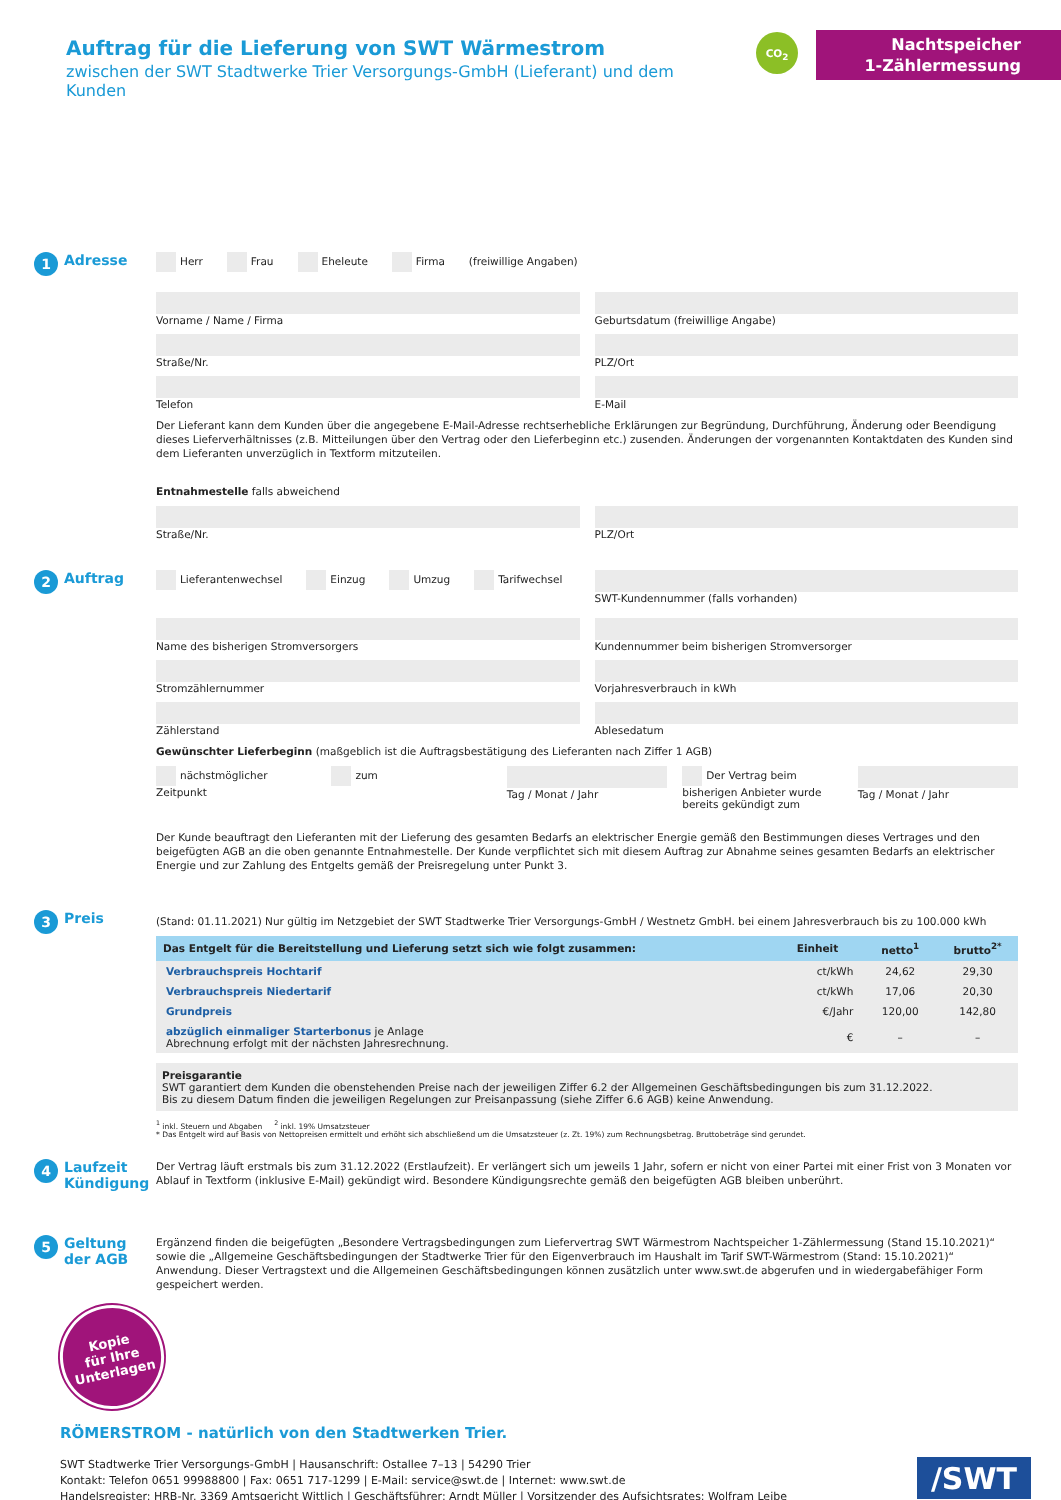Auftrag für die Lieferung von SWT Wärmestrom
zwischen der SWT Stadtwerke Trier Versorgungs-GmbH (Lieferant) und dem Kunden
CO<sub>2</sub>
Nachtspeicher
1-Zählermessung
1 Adresse
Herr Frau Eheleute Firma (freiwillige Angaben)
Vorname / Name / Firma Geburtsdatum (freiwillige Angabe)
Straße/Nr. PLZ/Ort
Telefon E-Mail
Der Lieferant kann dem Kunden über die angegebene E-Mail-Adresse rechtserhebliche Erklärungen zur Begründung, Durchführung, Änderung oder Beendigung dieses Lieferverhältnisses (z.B. Mitteilungen über den Vertrag oder den Lieferbeginn etc.) zusenden. Änderungen der vorgenannten Kontaktdaten des Kunden sind dem Lieferanten unverzüglich in Textform mitzuteilen.
Entnahmestelle falls abweichend
Straße/Nr. PLZ/Ort
2 Auftrag
Lieferantenwechsel Einzug Umzug Tarifwechsel
SWT-Kundennummer (falls vorhanden)
Name des bisherigen Stromversorgers
Kundennummer beim bisherigen Stromversorger
Stromzählernummer Vorjahresverbrauch in kWh
Zählerstand Ablesedatum
Gewünschter Lieferbeginn (maßgeblich ist die Auftragsbestätigung des Lieferanten nach Ziffer 1 AGB)
nächstmöglicher Zeitpunkt zum Tag / Monat / Jahr Der Vertrag beim bisherigen Anbieter wurde bereits gekündigt zum
Tag / Monat / Jahr
Der Kunde beauftragt den Lieferanten mit der Lieferung des gesamten Bedarfs an elektrischer Energie gemäß den Bestimmungen dieses Vertrages und den beigefügten AGB an die oben genannte Entnahmestelle. Der Kunde verpflichtet sich mit diesem Auftrag zur Abnahme seines gesamten Bedarfs an elektrischer Energie und zur Zahlung des Entgelts gemäß der Preisregelung unter Punkt 3.
3 Preis
(Stand: 01.11.2021) Nur gültig im Netzgebiet der SWT Stadtwerke Trier Versorgungs-GmbH / Westnetz GmbH. bei einem Jahresverbrauch bis zu 100.000 kWh
| Das Entgelt für die Bereitstellung und Lieferung setzt sich wie folgt zusammen: | Einheit | netto<sup>1</sup> | brutto<sup>2*</sup> |
| --- | --- | --- | --- |
| Verbrauchspreis Hochtarif | ct/kWh | 24,62 | 29,30 |
| Verbrauchspreis Niedertarif | ct/kWh | 17,06 | 20,30 |
| Grundpreis | €/Jahr | 120,00 | 142,80 |
| abzüglich einmaliger Starterbonus je Anlage Abrechnung erfolgt mit der nächsten Jahresrechnung. | € | – | – |
Preisgarantie
SWT garantiert dem Kunden die obenstehenden Preise nach der jeweiligen Ziffer 6.2 der Allgemeinen Geschäftsbedingungen bis zum 31.12.2022.
Bis zu diesem Datum finden die jeweiligen Regelungen zur Preisanpassung (siehe Ziffer 6.6 AGB) keine Anwendung.
<sup>1</sup> inkl. Steuern und Abgaben <sup>2</sup> inkl. 19% Umsatzsteuer
* Das Entgelt wird auf Basis von Nettopreisen ermittelt und erhöht sich abschließend um die Umsatzsteuer (z. Zt. 19%) zum Rechnungsbetrag. Bruttobeträge sind gerundet.
4 Laufzeit
Kündigung
Der Vertrag läuft erstmals bis zum 31.12.2022 (Erstlaufzeit). Er verlängert sich um jeweils 1 Jahr, sofern er nicht von einer Partei mit einer Frist von 3 Monaten vor Ablauf in Textform (inklusive E-Mail) gekündigt wird. Besondere Kündigungsrechte gemäß den beigefügten AGB bleiben unberührt.
5 Geltung der AGB
Ergänzend finden die beigefügten „Besondere Vertragsbedingungen zum Liefervertrag SWT Wärmestrom Nachtspeicher 1-Zählermessung (Stand 15.10.2021)“ sowie die „Allgemeine Geschäftsbedingungen der Stadtwerke Trier für den Eigenverbrauch im Haushalt im Tarif SWT-Wärmestrom (Stand: 15.10.2021)“ Anwendung. Dieser Vertragstext und die Allgemeinen Geschäftsbedingungen können zusätzlich unter www.swt.de abgerufen und in wiedergabefähiger Form gespeichert werden.
Kopie
für Ihre
Unterlagen
RÖMERSTROM - natürlich von den Stadtwerken Trier.
SWT Stadtwerke Trier Versorgungs-GmbH | Hausanschrift: Ostallee 7–13 | 54290 Trier
Kontakt: Telefon 0651 99988800 | Fax: 0651 717-1299 | E-Mail: service@swt.de | Internet: www.swt.de
Handelsregister: HRB-Nr. 3369 Amtsgericht Wittlich | Geschäftsführer: Arndt Müller | Vorsitzender des Aufsichtsrates: Wolfram Leibe
/SWT